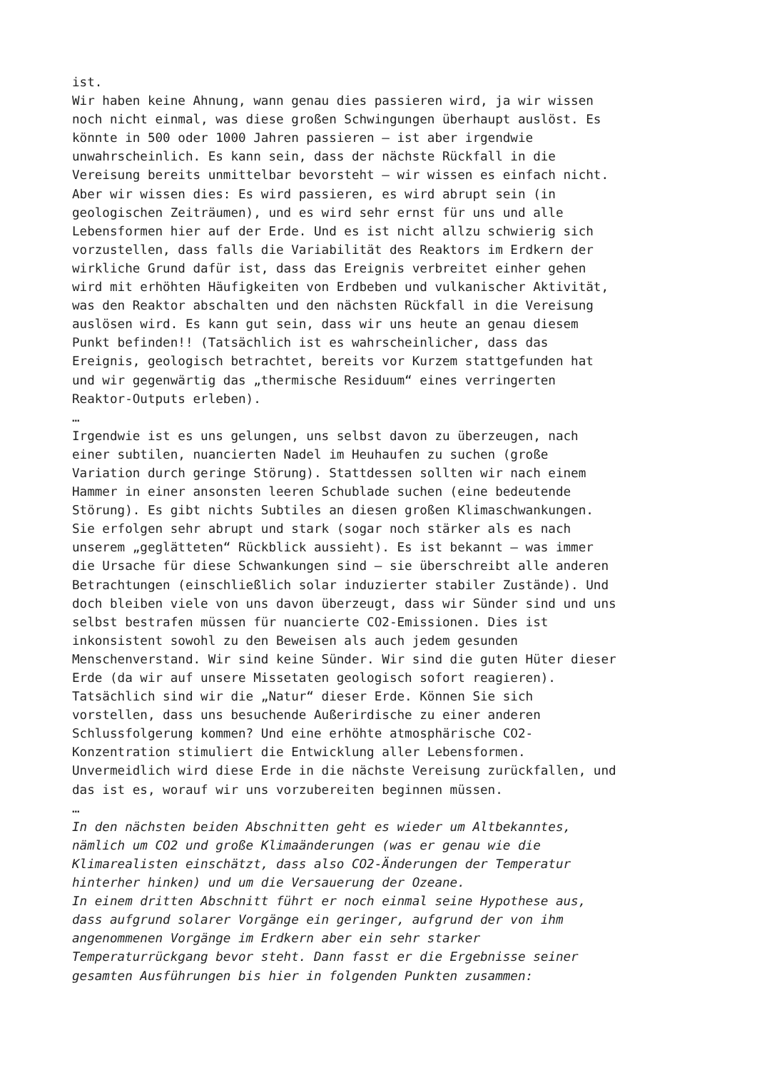ist. Wir haben keine Ahnung, wann genau dies passieren wird, ja wir wissen noch nicht einmal, was diese großen Schwingungen überhaupt auslöst. Es könnte in 500 oder 1000 Jahren passieren – ist aber irgendwie unwahrscheinlich. Es kann sein, dass der nächste Rückfall in die Vereisung bereits unmittelbar bevorsteht – wir wissen es einfach nicht. Aber wir wissen dies: Es wird passieren, es wird abrupt sein (in geologischen Zeiträumen), und es wird sehr ernst für uns und alle Lebensformen hier auf der Erde. Und es ist nicht allzu schwierig sich vorzustellen, dass falls die Variabilität des Reaktors im Erdkern der wirkliche Grund dafür ist, dass das Ereignis verbreitet einher gehen wird mit erhöhten Häufigkeiten von Erdbeben und vulkanischer Aktivität, was den Reaktor abschalten und den nächsten Rückfall in die Vereisung auslösen wird. Es kann gut sein, dass wir uns heute an genau diesem Punkt befinden!! (Tatsächlich ist es wahrscheinlicher, dass das Ereignis, geologisch betrachtet, bereits vor Kurzem stattgefunden hat und wir gegenwärtig das „thermische Residuum“ eines verringerten Reaktor-Outputs erleben). … Irgendwie ist es uns gelungen, uns selbst davon zu überzeugen, nach einer subtilen, nuancierten Nadel im Heuhaufen zu suchen (große Variation durch geringe Störung). Stattdessen sollten wir nach einem Hammer in einer ansonsten leeren Schublade suchen (eine bedeutende Störung). Es gibt nichts Subtiles an diesen großen Klimaschwankungen. Sie erfolgen sehr abrupt und stark (sogar noch stärker als es nach unserem „geglätteten“ Rückblick aussieht). Es ist bekannt – was immer die Ursache für diese Schwankungen sind – sie überschreibt alle anderen Betrachtungen (einschließlich solar induzierter stabiler Zustände). Und doch bleiben viele von uns davon überzeugt, dass wir Sünder sind und uns selbst bestrafen müssen für nuancierte CO2-Emissionen. Dies ist inkonsistent sowohl zu den Beweisen als auch jedem gesunden Menschenverstand. Wir sind keine Sünder. Wir sind die guten Hüter dieser Erde (da wir auf unsere Missetaten geologisch sofort reagieren). Tatsächlich sind wir die „Natur“ dieser Erde. Können Sie sich vorstellen, dass uns besuchende Außerirdische zu einer anderen Schlussfolgerung kommen? Und eine erhöhte atmosphärische CO2- Konzentration stimuliert die Entwicklung aller Lebensformen. Unvermeidlich wird diese Erde in die nächste Vereisung zurückfallen, und das ist es, worauf wir uns vorzubereiten beginnen müssen. … In den nächsten beiden Abschnitten geht es wieder um Altbekanntes, nämlich um CO2 und große Klimaänderungen (was er genau wie die Klimarealisten einschätzt, dass also CO2-Änderungen der Temperatur hinterher hinken) und um die Versauerung der Ozeane. In einem dritten Abschnitt führt er noch einmal seine Hypothese aus, dass aufgrund solarer Vorgänge ein geringer, aufgrund der von ihm angenommenen Vorgänge im Erdkern aber ein sehr starker Temperaturrückgang bevor steht. Dann fasst er die Ergebnisse seiner gesamten Ausführungen bis hier in folgenden Punkten zusammen: